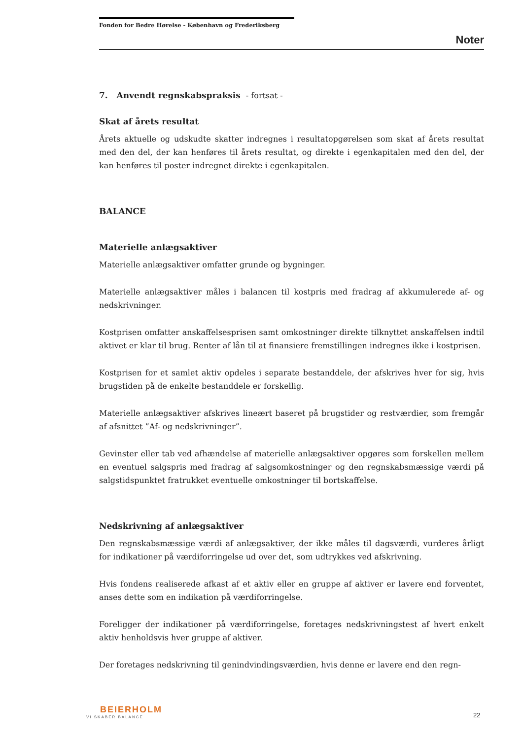Fonden for Bedre Hørelse - København og Frederiksberg
Noter
7. Anvendt regnskabspraksis - fortsat -
Skat af årets resultat
Årets aktuelle og udskudte skatter indregnes i resultatopgørelsen som skat af årets resultat med den del, der kan henføres til årets resultat, og direkte i egenkapitalen med den del, der kan henføres til poster indregnet direkte i egenkapitalen.
BALANCE
Materielle anlægsaktiver
Materielle anlægsaktiver omfatter grunde og bygninger.
Materielle anlægsaktiver måles i balancen til kostpris med fradrag af akkumulerede af- og nedskrivninger.
Kostprisen omfatter anskaffelsesprisen samt omkostninger direkte tilknyttet anskaffelsen indtil aktivet er klar til brug. Renter af lån til at finansiere fremstillingen indregnes ikke i kostprisen.
Kostprisen for et samlet aktiv opdeles i separate bestanddele, der afskrives hver for sig, hvis brugstiden på de enkelte bestanddele er forskellig.
Materielle anlægsaktiver afskrives lineært baseret på brugstider og restværdier, som fremgår af afsnittet ”Af- og nedskrivninger”.
Gevinster eller tab ved afhændelse af materielle anlægsaktiver opgøres som forskellen mellem en eventuel salgspris med fradrag af salgsomkostninger og den regnskabsmæssige værdi på salgstidspunktet fratrukket eventuelle omkostninger til bortskaffelse.
Nedskrivning af anlægsaktiver
Den regnskabsmæssige værdi af anlægsaktiver, der ikke måles til dagsværdi, vurderes årligt for indikationer på værdiforringelse ud over det, som udtrykkes ved afskrivning.
Hvis fondens realiserede afkast af et aktiv eller en gruppe af aktiver er lavere end forventet, anses dette som en indikation på værdiforringelse.
Foreligger der indikationer på værdiforringelse, foretages nedskrivningstest af hvert enkelt aktiv henholdsvis hver gruppe af aktiver.
Der foretages nedskrivning til genindvindingsværdien, hvis denne er lavere end den regn-
BEIERHOLM
VI SKABER BALANCE
22